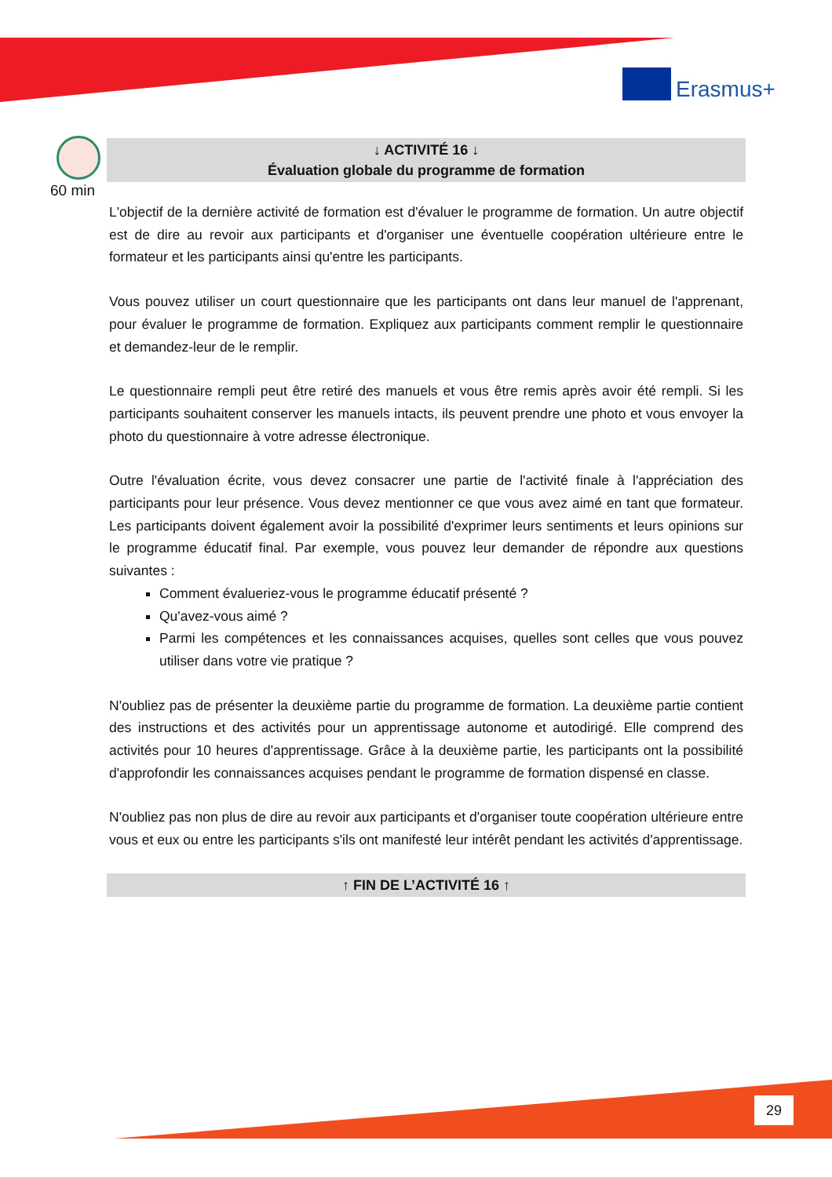Erasmus+
60 min
↓ ACTIVITÉ 16 ↓
Évaluation globale du programme de formation
L'objectif de la dernière activité de formation est d'évaluer le programme de formation. Un autre objectif est de dire au revoir aux participants et d'organiser une éventuelle coopération ultérieure entre le formateur et les participants ainsi qu'entre les participants.
Vous pouvez utiliser un court questionnaire que les participants ont dans leur manuel de l'apprenant, pour évaluer le programme de formation. Expliquez aux participants comment remplir le questionnaire et demandez-leur de le remplir.
Le questionnaire rempli peut être retiré des manuels et vous être remis après avoir été rempli. Si les participants souhaitent conserver les manuels intacts, ils peuvent prendre une photo et vous envoyer la photo du questionnaire à votre adresse électronique.
Outre l'évaluation écrite, vous devez consacrer une partie de l'activité finale à l'appréciation des participants pour leur présence. Vous devez mentionner ce que vous avez aimé en tant que formateur. Les participants doivent également avoir la possibilité d'exprimer leurs sentiments et leurs opinions sur le programme éducatif final. Par exemple, vous pouvez leur demander de répondre aux questions suivantes :
Comment évalueriez-vous le programme éducatif présenté ?
Qu'avez-vous aimé ?
Parmi les compétences et les connaissances acquises, quelles sont celles que vous pouvez utiliser dans votre vie pratique ?
N'oubliez pas de présenter la deuxième partie du programme de formation. La deuxième partie contient des instructions et des activités pour un apprentissage autonome et autodirigé. Elle comprend des activités pour 10 heures d'apprentissage. Grâce à la deuxième partie, les participants ont la possibilité d'approfondir les connaissances acquises pendant le programme de formation dispensé en classe.
N'oubliez pas non plus de dire au revoir aux participants et d'organiser toute coopération ultérieure entre vous et eux ou entre les participants s'ils ont manifesté leur intérêt pendant les activités d'apprentissage.
↑ FIN DE L’ACTIVITÉ 16 ↑
29